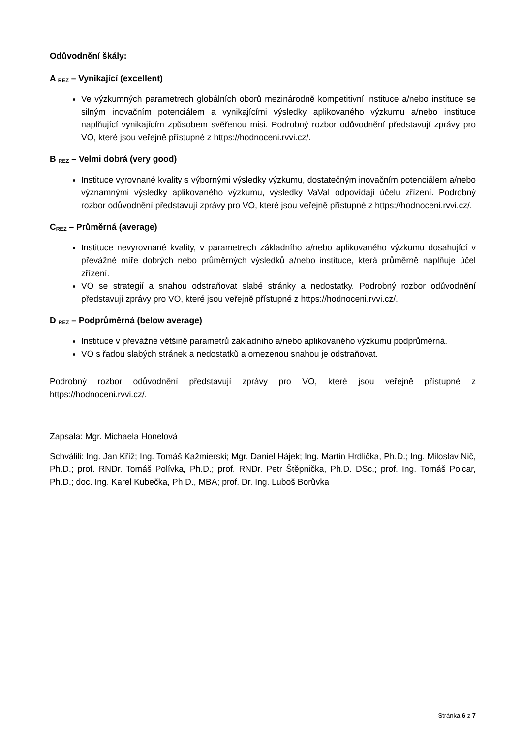Odůvodnění škály:
A <sub>REZ</sub> – Vynikající (excellent)
Ve výzkumných parametrech globálních oborů mezinárodně kompetitivní instituce a/nebo instituce se silným inovačním potenciálem a vynikajícími výsledky aplikovaného výzkumu a/nebo instituce naplňující vynikajícím způsobem svěřenou misi. Podrobný rozbor odůvodnění představují zprávy pro VO, které jsou veřejně přístupné z https://hodnoceni.rvvi.cz/.
B <sub>REZ</sub> – Velmi dobrá (very good)
Instituce vyrovnané kvality s výbornými výsledky výzkumu, dostatečným inovačním potenciálem a/nebo významnými výsledky aplikovaného výzkumu, výsledky VaVaI odpovídají účelu zřízení. Podrobný rozbor odůvodnění představují zprávy pro VO, které jsou veřejně přístupné z https://hodnoceni.rvvi.cz/.
C<sub>REZ</sub> – Průměrná (average)
Instituce nevyrovnané kvality, v parametrech základního a/nebo aplikovaného výzkumu dosahující v převážné míře dobrých nebo průměrných výsledků a/nebo instituce, která průměrně naplňuje účel zřízení.
VO se strategií a snahou odstraňovat slabé stránky a nedostatky. Podrobný rozbor odůvodnění představují zprávy pro VO, které jsou veřejně přístupné z https://hodnoceni.rvvi.cz/.
D <sub>REZ</sub> – Podprůměrná (below average)
Instituce v převážné většině parametrů základního a/nebo aplikovaného výzkumu podprůměrná.
VO s řadou slabých stránek a nedostatků a omezenou snahou je odstraňovat.
Podrobný rozbor odůvodnění představují zprávy pro VO, které jsou veřejně přístupné z https://hodnoceni.rvvi.cz/.
Zapsala: Mgr. Michaela Honelová
Schválili: Ing. Jan Kříž; Ing. Tomáš Kažmierski; Mgr. Daniel Hájek; Ing. Martin Hrdlička, Ph.D.; Ing. Miloslav Nič, Ph.D.; prof. RNDr. Tomáš Polívka, Ph.D.; prof. RNDr. Petr Štěpnička, Ph.D. DSc.; prof. Ing. Tomáš Polcar, Ph.D.; doc. Ing. Karel Kubečka, Ph.D., MBA; prof. Dr. Ing. Luboš Borůvka
Stránka 6 z 7